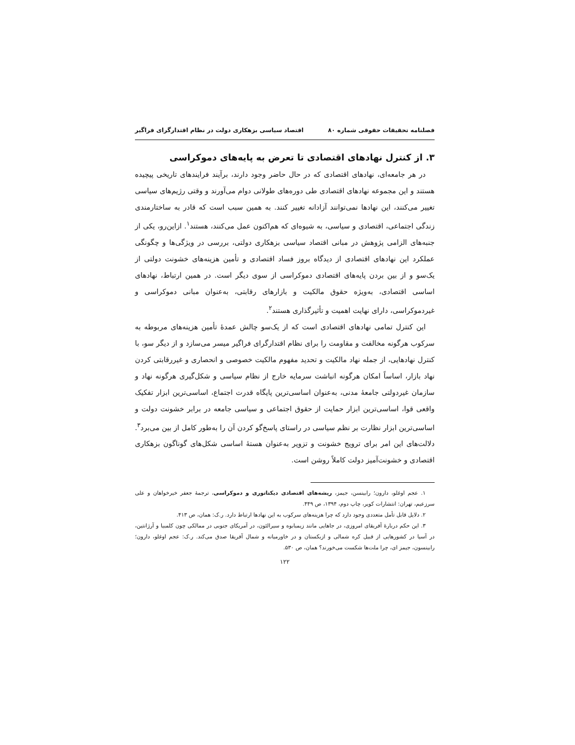فصلنامه تحقیقات حقوقی شماره ۸۰ اقتصاد سیاسی بزهکاری دولت در نظام اقتدارگرای فراگیر
۳. از کنترل نهادهای اقتصادی تا تعرض به پایه‌های دموکراسی
در هر جامعه‌ای، نهادهای اقتصادی که در حال حاضر وجود دارند، برآیند فرایندهای تاریخی پیچیده هستند و این مجموعه نهادهای اقتصادی طی دوره‌های طولانی دوام می‌آورند و وقتی رژیم‌های سیاسی تغییر می‌کنند، این نهادها نمی‌توانند آزادانه تغییر کنند. به همین سبب است که قادر به ساختارمندی زندگی اجتماعی، اقتصادی و سیاسی، به شیوه‌ای که هم‌اکنون عمل می‌کنند، هستند<sup>۱</sup>. ازاین‌رو، یکی از جنبه‌های الزامی پژوهش در مبانی اقتصاد سیاسی بزهکاری دولتی، بررسی در ویژگی‌ها و چگونگی عملکرد این نهادهای اقتصادی از دیدگاه بروز فساد اقتصادی و تأمین هزینه‌های خشونت دولتی از یک‌سو و از بین بردن پایه‌های اقتصادی دموکراسی از سوی دیگر است. در همین ارتباط، نهادهای اساسی اقتصادی، به‌ویژه حقوق مالکیت و بازارهای رقابتی، به‌عنوان مبانی دموکراسی و غیردموکراسی، دارای نهایت اهمیت و تأثیرگذاری هستند<sup>۲</sup>.
این کنترل تمامی نهادهای اقتصادی است که از یک‌سو چالش عمدهٔ تأمین هزینه‌های مربوطه به سرکوب هرگونه مخالفت و مقاومت را برای نظام اقتدارگرای فراگیر میسر می‌سازد و از دیگر سو، با کنترل نهادهایی، از جمله نهاد مالکیت و تحدید مفهوم مالکیت خصوصی و انحصاری و غیررقابتی کردن نهاد بازار، اساساً امکان هرگونه انباشت سرمایه خارج از نظام سیاسی و شکل‌گیری هرگونه نهاد و سازمان غیردولتی جامعهٔ مدنی، به‌عنوان اساسی‌ترین پایگاه قدرت اجتماع، اساسی‌ترین ابزار تفکیک واقعی قوا، اساسی‌ترین ابزار حمایت از حقوق اجتماعی و سیاسی جامعه در برابر خشونت دولت و اساسی‌ترین ابزار نظارت بر نظم سیاسی در راستای پاسخ‌گو کردن آن را به‌طور کامل از بین می‌برد<sup>۳</sup>. دلالت‌های این امر برای ترویج خشونت و تزویر به‌عنوان هستهٔ اساسی شکل‌های گوناگون بزهکاری اقتصادی و خشونت‌آمیز دولت کاملاً روشن است.
۱. عجم اوغلو، دارون؛ رابینسن، جیمز، ریشه‌های اقتصادی دیکتاتوری و دموکراسی، ترجمهٔ جعفر خیرخواهان و علی سرزعیم، تهران: انتشارات کویر، چاپ دوم، ۱۳۹۴، ص ۴۴۹.
۲. دلایل قابل تأمل متعددی وجود دارد که چرا هزینه‌های سرکوب به این نهادها ارتباط دارد. ر.ک: همان، ص ۴۱۳.
۳. این حکم دربارهٔ آفریقای امروزی، در جاهایی مانند زیمبابوه و سیرالئون، در آمریکای جنوبی در ممالکی چون کلمبیا و آرژانتین، در آسیا در کشورهایی از قبیل کره شمالی و ازبکستان و در خاورمیانه و شمال آفریقا صدق می‌کند. ر.ک: عجم اوغلو، دارون؛ رابینسون، جیمز ای، چرا ملت‌ها شکست می‌خورند؟ همان، ص ۵۳۰.
۱۲۲